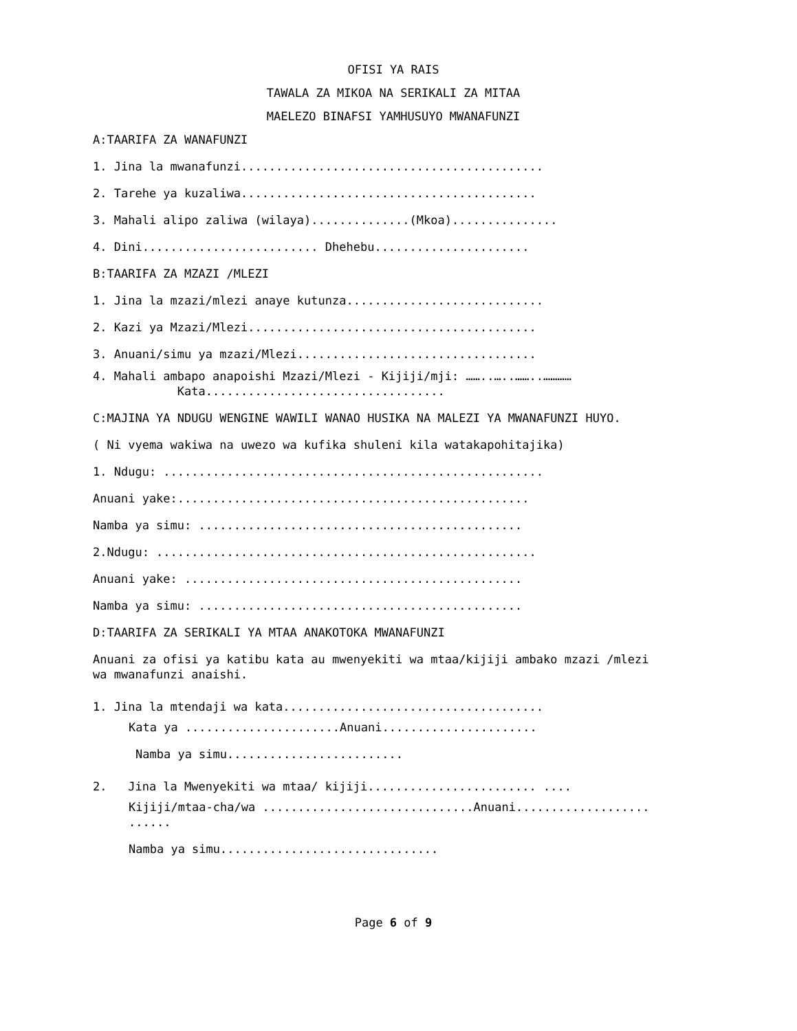OFISI YA RAIS
TAWALA ZA MIKOA NA SERIKALI ZA MITAA
MAELEZO BINAFSI YAMHUSUYO MWANAFUNZI
A:TAARIFA ZA WANAFUNZI
1. Jina la mwanafunzi...........................................
2. Tarehe ya kuzaliwa..........................................
3. Mahali alipo zaliwa (wilaya)..............(Mkoa)...............
4. Dini......................... Dhehebu......................
B:TAARIFA ZA MZAZI /MLEZI
1. Jina la mzazi/mlezi anaye kutunza............................
2. Kazi ya Mzazi/Mlezi.........................................
3. Anuani/simu ya mzazi/Mlezi..................................
4. Mahali ambapo anapoishi Mzazi/Mlezi - Kijiji/mji: ……..…..……..………… Kata..................................
C:MAJINA YA NDUGU WENGINE WAWILI WANAO HUSIKA NA MALEZI YA MWANAFUNZI HUYO.
( Ni vyema wakiwa na uwezo wa kufika shuleni kila watakapohitajika)
1. Ndugu: ......................................................
Anuani yake:..................................................
Namba ya simu: ..............................................
2.Ndugu: ......................................................
Anuani yake: ................................................
Namba ya simu: ..............................................
D:TAARIFA ZA SERIKALI YA MTAA ANAKOTOKA MWANAFUNZI
Anuani za ofisi ya katibu kata au mwenyekiti wa mtaa/kijiji ambako mzazi /mlezi wa mwanafunzi anaishi.
1. Jina la mtendaji wa kata.....................................
Kata ya ......................Anuani......................
Namba ya simu.........................
2. Jina la Mwenyekiti wa mtaa/ kijiji........................ ....
Kijiji/mtaa-cha/wa ..............................Anuani................... ......
Namba ya simu...............................
Page 6 of 9